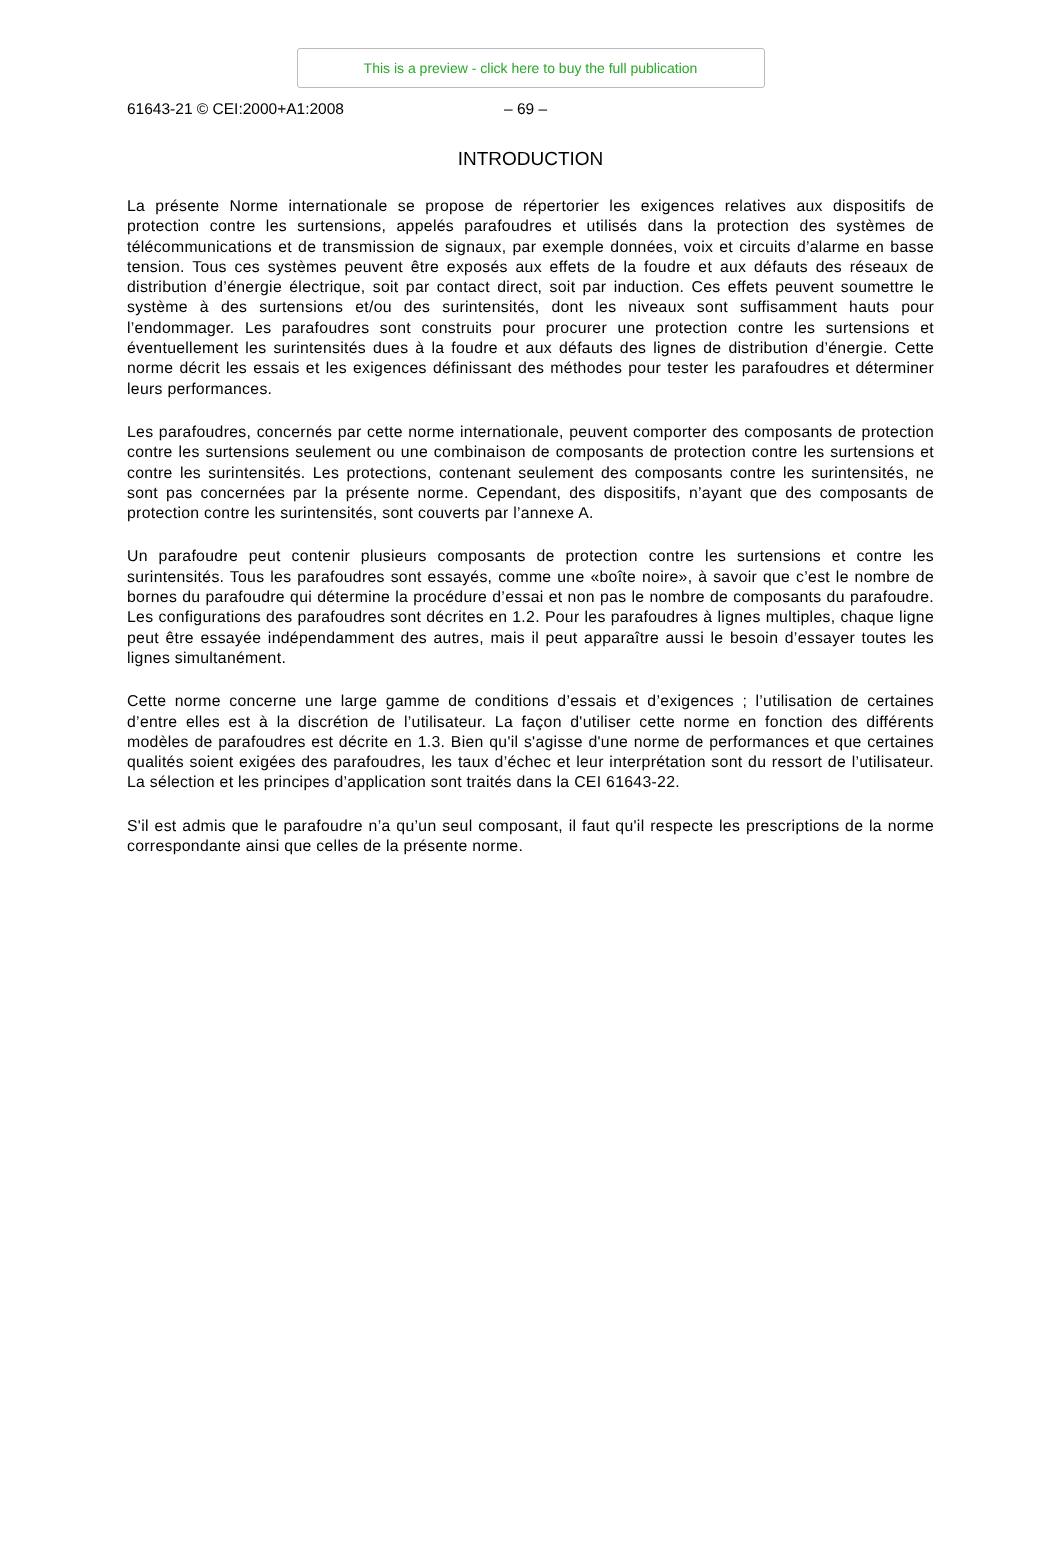This is a preview - click here to buy the full publication
61643-21 © CEI:2000+A1:2008 – 69 –
INTRODUCTION
La présente Norme internationale se propose de répertorier les exigences relatives aux dispositifs de protection contre les surtensions, appelés parafoudres et utilisés dans la protection des systèmes de télécommunications et de transmission de signaux, par exemple données, voix et circuits d’alarme en basse tension. Tous ces systèmes peuvent être exposés aux effets de la foudre et aux défauts des réseaux de distribution d’énergie électrique, soit par contact direct, soit par induction. Ces effets peuvent soumettre le système à des surtensions et/ou des surintensités, dont les niveaux sont suffisamment hauts pour l’endommager. Les parafoudres sont construits pour procurer une protection contre les surtensions et éventuellement les surintensités dues à la foudre et aux défauts des lignes de distribution d’énergie. Cette norme décrit les essais et les exigences définissant des méthodes pour tester les parafoudres et déterminer leurs performances.
Les parafoudres, concernés par cette norme internationale, peuvent comporter des composants de protection contre les surtensions seulement ou une combinaison de composants de protection contre les surtensions et contre les surintensités. Les protections, contenant seulement des composants contre les surintensités, ne sont pas concernées par la présente norme. Cependant, des dispositifs, n’ayant que des composants de protection contre les surintensités, sont couverts par l’annexe A.
Un parafoudre peut contenir plusieurs composants de protection contre les surtensions et contre les surintensités. Tous les parafoudres sont essayés, comme une «boîte noire», à savoir que c’est le nombre de bornes du parafoudre qui détermine la procédure d’essai et non pas le nombre de composants du parafoudre. Les configurations des parafoudres sont décrites en 1.2. Pour les parafoudres à lignes multiples, chaque ligne peut être essayée indépendamment des autres, mais il peut apparaître aussi le besoin d’essayer toutes les lignes simultanément.
Cette norme concerne une large gamme de conditions d’essais et d’exigences ; l’utilisation de certaines d’entre elles est à la discrétion de l’utilisateur. La façon d'utiliser cette norme en fonction des différents modèles de parafoudres est décrite en 1.3. Bien qu'il s'agisse d'une norme de performances et que certaines qualités soient exigées des parafoudres, les taux d’échec et leur interprétation sont du ressort de l’utilisateur. La sélection et les principes d’application sont traités dans la CEI 61643-22.
S'il est admis que le parafoudre n’a qu’un seul composant, il faut qu'il respecte les prescriptions de la norme correspondante ainsi que celles de la présente norme.